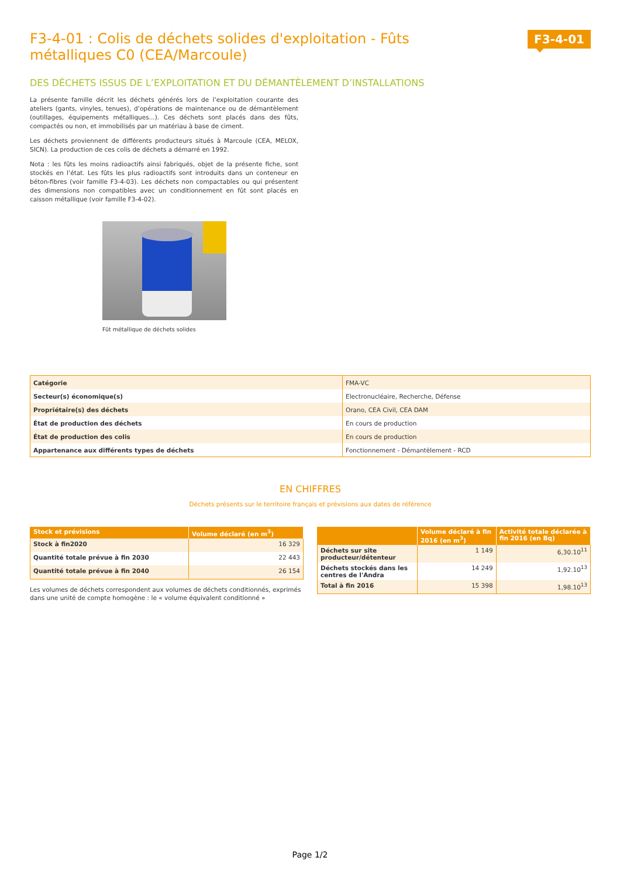F3-4-01 : Colis de déchets solides d'exploitation - Fûts métalliques C0 (CEA/Marcoule)
F3-4-01
DES DÉCHETS ISSUS DE L’EXPLOITATION ET DU DÉMANTÈLEMENT D’INSTALLATIONS
La présente famille décrit les déchets générés lors de l’exploitation courante des ateliers (gants, vinyles, tenues), d’opérations de maintenance ou de démantèlement (outillages, équipements métalliques...). Ces déchets sont placés dans des fûts, compactés ou non, et immobilisés par un matériau à base de ciment.
Les déchets proviennent de différents producteurs situés à Marcoule (CEA, MELOX, SICN). La production de ces colis de déchets a démarré en 1992.
Nota : les fûts les moins radioactifs ainsi fabriqués, objet de la présente fiche, sont stockés en l’état. Les fûts les plus radioactifs sont introduits dans un conteneur en béton-fibres (voir famille F3-4-03). Les déchets non compactables ou qui présentent des dimensions non compatibles avec un conditionnement en fût sont placés en caisson métallique (voir famille F3-4-02).
Fût métallique de déchets solides
| Catégorie | FMA-VC |
| Secteur(s) économique(s) | Electronucléaire, Recherche, Défense |
| Propriétaire(s) des déchets | Orano, CEA Civil, CEA DAM |
| État de production des déchets | En cours de production |
| État de production des colis | En cours de production |
| Appartenance aux différents types de déchets | Fonctionnement - Démantèlement - RCD |
EN CHIFFRES
Déchets présents sur le territoire français et prévisions aux dates de référence
| Stock et prévisions | Volume déclaré (en m<sup>3</sup>) |
| --- | --- |
| Stock à fin2020 | 16 329 |
| Quantité totale prévue à fin 2030 | 22 443 |
| Quantité totale prévue à fin 2040 | 26 154 |
Les volumes de déchets correspondent aux volumes de déchets conditionnés, exprimés dans une unité de compte homogène : le « volume équivalent conditionné »
| | Volume déclaré à fin 2016 (en m<sup>3</sup>) | Activité totale déclarée à fin 2016 (en Bq) |
| --- | --- | --- |
| Déchets sur site producteur/détenteur | 1 149 | 6,30.10<sup>11</sup> |
| Déchets stockés dans les centres de l'Andra | 14 249 | 1,92.10<sup>13</sup> |
| Total à fin 2016 | 15 398 | 1,98.10<sup>13</sup> |
Page 1/2